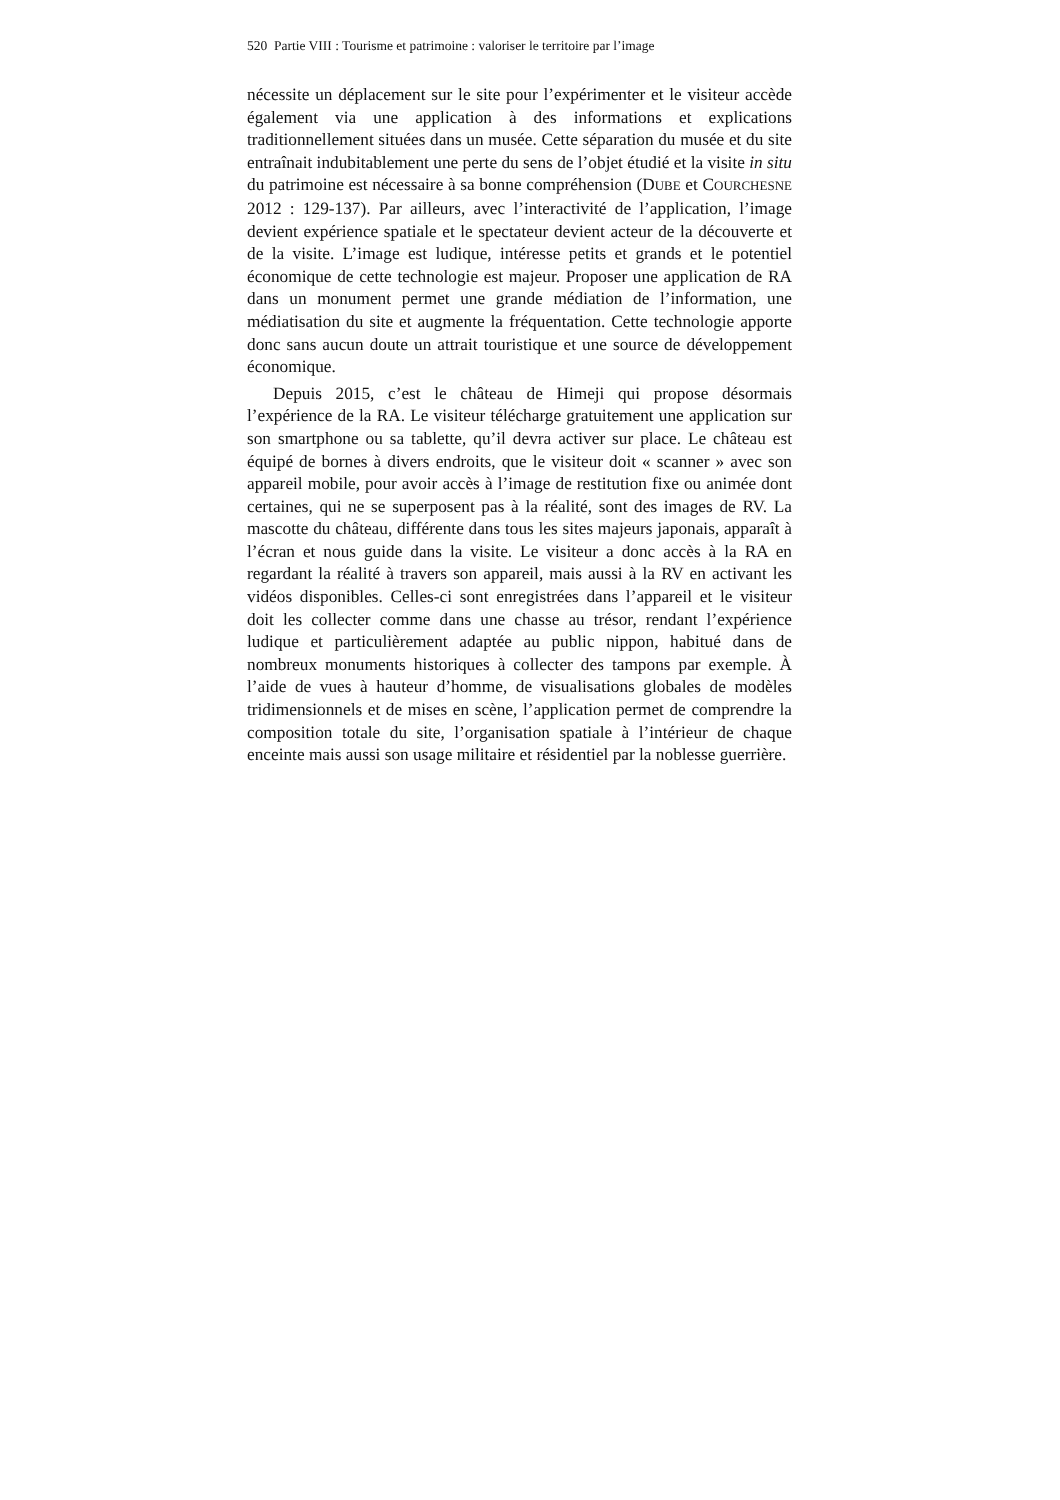520 Partie VIII : Tourisme et patrimoine : valoriser le territoire par l’image
nécessite un déplacement sur le site pour l’expérimenter et le visiteur accède également via une application à des informations et explications traditionnellement situées dans un musée. Cette séparation du musée et du site entraînait indubitablement une perte du sens de l’objet étudié et la visite in situ du patrimoine est nécessaire à sa bonne compréhension (DUBE et COURCHESNE 2012 : 129-137). Par ailleurs, avec l’interactivité de l’application, l’image devient expérience spatiale et le spectateur devient acteur de la découverte et de la visite. L’image est ludique, intéresse petits et grands et le potentiel économique de cette technologie est majeur. Proposer une application de RA dans un monument permet une grande médiation de l’information, une médiatisation du site et augmente la fréquentation. Cette technologie apporte donc sans aucun doute un attrait touristique et une source de développement économique.
Depuis 2015, c’est le château de Himeji qui propose désormais l’expérience de la RA. Le visiteur télécharge gratuitement une application sur son smartphone ou sa tablette, qu’il devra activer sur place. Le château est équipé de bornes à divers endroits, que le visiteur doit « scanner » avec son appareil mobile, pour avoir accès à l’image de restitution fixe ou animée dont certaines, qui ne se superposent pas à la réalité, sont des images de RV. La mascotte du château, différente dans tous les sites majeurs japonais, apparaît à l’écran et nous guide dans la visite. Le visiteur a donc accès à la RA en regardant la réalité à travers son appareil, mais aussi à la RV en activant les vidéos disponibles. Celles-ci sont enregistrées dans l’appareil et le visiteur doit les collecter comme dans une chasse au trésor, rendant l’expérience ludique et particulièrement adaptée au public nippon, habitué dans de nombreux monuments historiques à collecter des tampons par exemple. À l’aide de vues à hauteur d’homme, de visualisations globales de modèles tridimensionnels et de mises en scène, l’application permet de comprendre la composition totale du site, l’organisation spatiale à l’intérieur de chaque enceinte mais aussi son usage militaire et résidentiel par la noblesse guerrière.